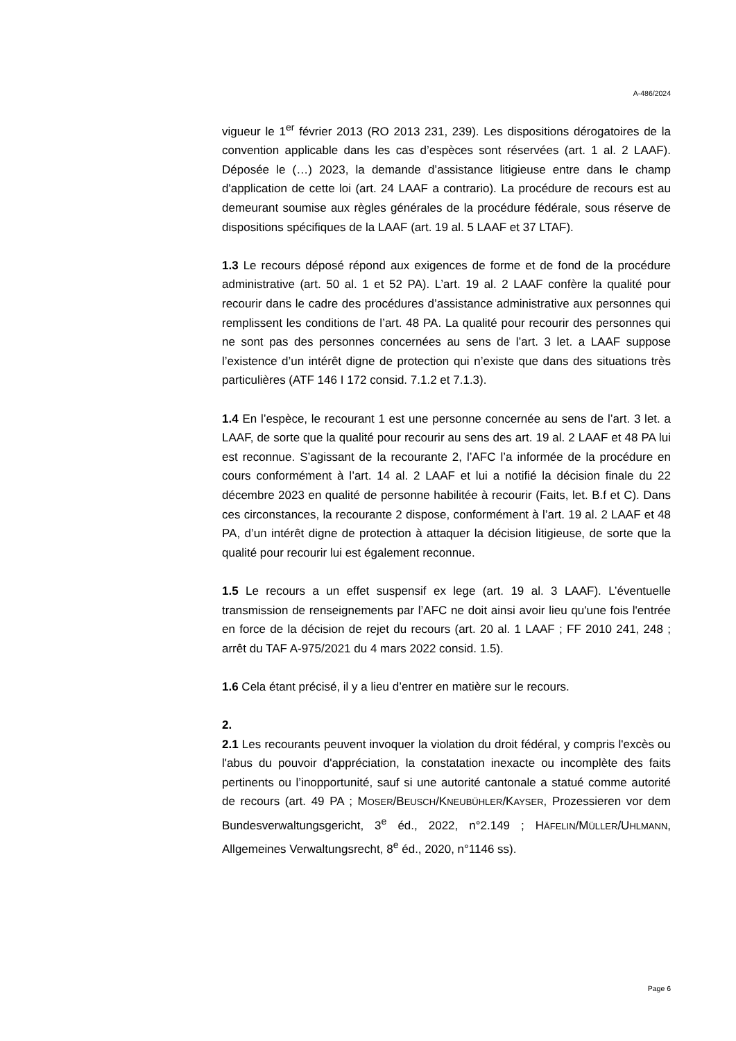A-486/2024
vigueur le 1<sup>er</sup> février 2013 (RO 2013 231, 239). Les dispositions dérogatoires de la convention applicable dans les cas d’espèces sont réservées (art. 1 al. 2 LAAF). Déposée le (…) 2023, la demande d’assistance litigieuse entre dans le champ d'application de cette loi (art. 24 LAAF a contrario). La procédure de recours est au demeurant soumise aux règles générales de la procédure fédérale, sous réserve de dispositions spécifiques de la LAAF (art. 19 al. 5 LAAF et 37 LTAF).
1.3 Le recours déposé répond aux exigences de forme et de fond de la procédure administrative (art. 50 al. 1 et 52 PA). L’art. 19 al. 2 LAAF confère la qualité pour recourir dans le cadre des procédures d’assistance administrative aux personnes qui remplissent les conditions de l’art. 48 PA. La qualité pour recourir des personnes qui ne sont pas des personnes concernées au sens de l’art. 3 let. a LAAF suppose l’existence d’un intérêt digne de protection qui n’existe que dans des situations très particulières (ATF 146 I 172 consid. 7.1.2 et 7.1.3).
1.4 En l’espèce, le recourant 1 est une personne concernée au sens de l’art. 3 let. a LAAF, de sorte que la qualité pour recourir au sens des art. 19 al. 2 LAAF et 48 PA lui est reconnue. S’agissant de la recourante 2, l’AFC l’a informée de la procédure en cours conformément à l’art. 14 al. 2 LAAF et lui a notifié la décision finale du 22 décembre 2023 en qualité de personne habilitée à recourir (Faits, let. B.f et C). Dans ces circonstances, la recourante 2 dispose, conformément à l’art. 19 al. 2 LAAF et 48 PA, d’un intérêt digne de protection à attaquer la décision litigieuse, de sorte que la qualité pour recourir lui est également reconnue.
1.5 Le recours a un effet suspensif ex lege (art. 19 al. 3 LAAF). L’éventuelle transmission de renseignements par l’AFC ne doit ainsi avoir lieu qu'une fois l'entrée en force de la décision de rejet du recours (art. 20 al. 1 LAAF ; FF 2010 241, 248 ; arrêt du TAF A-975/2021 du 4 mars 2022 consid. 1.5).
1.6 Cela étant précisé, il y a lieu d’entrer en matière sur le recours.
2.
2.1 Les recourants peuvent invoquer la violation du droit fédéral, y compris l'excès ou l'abus du pouvoir d'appréciation, la constatation inexacte ou incomplète des faits pertinents ou l’inopportunité, sauf si une autorité cantonale a statué comme autorité de recours (art. 49 PA ; MOSER/BEUSCH/KNEUBÜHLER/KAYSER, Prozessieren vor dem Bundesverwaltungsgericht, 3<sup>e</sup> éd., 2022, n°2.149 ; HÄFELIN/MÜLLER/UHLMANN, Allgemeines Verwaltungsrecht, 8<sup>e</sup> éd., 2020, n°1146 ss).
Page 6